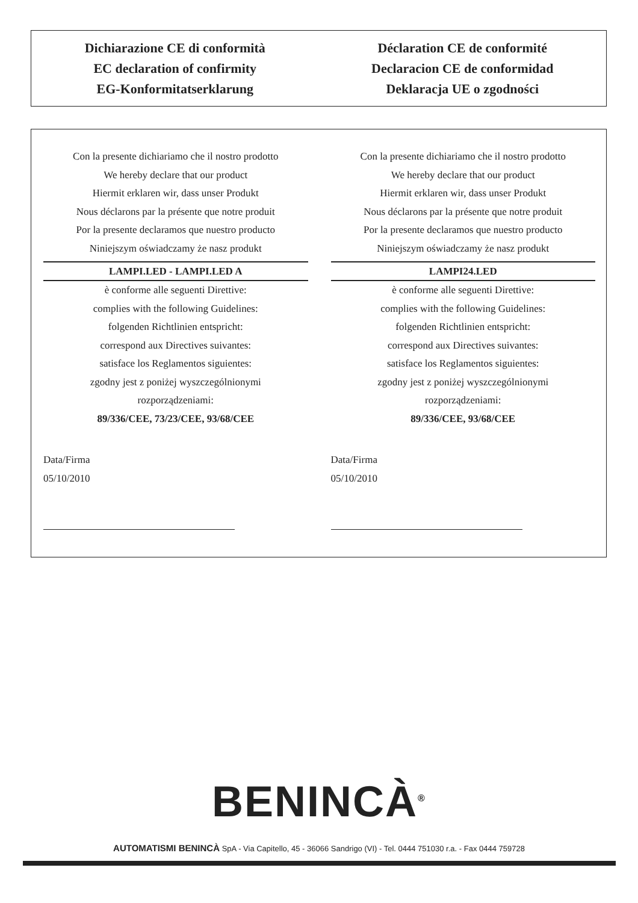Dichiarazione CE di conformità
EC declaration of confirmity
EG-Konformitatserklarung
Déclaration CE de conformité
Declaracion CE de conformidad
Deklaracja UE o zgodności
Con la presente dichiariamo che il nostro prodotto
We hereby declare that our product
Hiermit erklaren wir, dass unser Produkt
Nous déclarons par la présente que notre produit
Por la presente declaramos que nuestro producto
Niniejszym oświadczamy że nasz produkt
LAMPI.LED - LAMPI.LED A
è conforme alle seguenti Direttive:
complies with the following Guidelines:
folgenden Richtlinien entspricht:
correspond aux Directives suivantes:
satisface los Reglamentos siguientes:
zgodny jest z poniżej wyszczególnionymi
rozporządzeniami:
89/336/CEE, 73/23/CEE, 93/68/CEE
Data/Firma
05/10/2010
Con la presente dichiariamo che il nostro prodotto
We hereby declare that our product
Hiermit erklaren wir, dass unser Produkt
Nous déclarons par la présente que notre produit
Por la presente declaramos que nuestro producto
Niniejszym oświadczamy że nasz produkt
LAMPI24.LED
è conforme alle seguenti Direttive:
complies with the following Guidelines:
folgenden Richtlinien entspricht:
correspond aux Directives suivantes:
satisface los Reglamentos siguientes:
zgodny jest z poniżej wyszczególnionymi
rozporządzeniami:
89/336/CEE, 93/68/CEE
Data/Firma
05/10/2010
BENINCÀ<sup>®</sup>
AUTOMATISMI BENINCÀ SpA - Via Capitello, 45 - 36066 Sandrigo (VI) - Tel. 0444 751030 r.a. - Fax 0444 759728